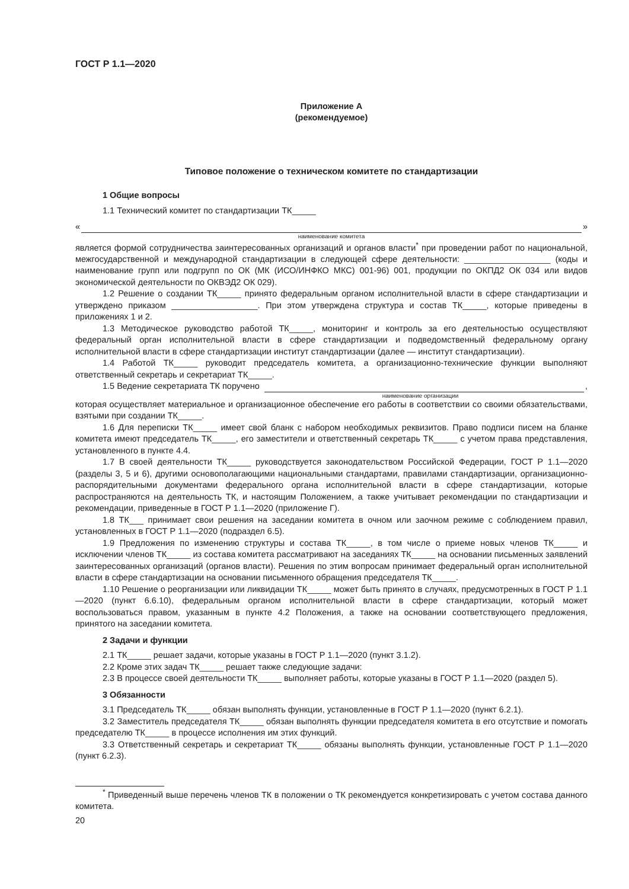ГОСТ Р 1.1—2020
Приложение А
(рекомендуемое)
Типовое положение о техническом комитете по стандартизации
1 Общие вопросы
1.1 Технический комитет по стандартизации ТК_____
« »
наименование комитета
является формой сотрудничества заинтересованных организаций и органов власти<sup>*</sup> при проведении работ по национальной, межгосударственной и международной стандартизации в следующей сфере деятельности: __________________ (коды и наименование групп или подгрупп по ОК (МК (ИСО/ИНФКО МКС) 001-96) 001, продукции по ОКПД2 ОК 034 или видов экономической деятельности по ОКВЭД2 ОК 029).
1.2 Решение о создании ТК_____ принято федеральным органом исполнительной власти в сфере стандартизации и утверждено приказом __________________. При этом утверждена структура и состав ТК_____, которые приведены в приложениях 1 и 2.
1.3 Методическое руководство работой ТК_____, мониторинг и контроль за его деятельностью осуществляют федеральный орган исполнительной власти в сфере стандартизации и подведомственный федеральному органу исполнительной власти в сфере стандартизации институт стандартизации (далее — институт стандартизации).
1.4 Работой ТК_____ руководит председатель комитета, а организационно-технические функции выполняют ответственный секретарь и секретариат ТК_____.
1.5 Ведение секретариата ТК поручено ,
наименование организации
которая осуществляет материальное и организационное обеспечение его работы в соответствии со своими обязательствами, взятыми при создании ТК_____.
1.6 Для переписки ТК_____ имеет свой бланк с набором необходимых реквизитов. Право подписи писем на бланке комитета имеют председатель ТК_____, его заместители и ответственный секретарь ТК_____ с учетом права представления, установленного в пункте 4.4.
1.7 В своей деятельности ТК_____ руководствуется законодательством Российской Федерации, ГОСТ Р 1.1—2020 (разделы 3, 5 и 6), другими основополагающими национальными стандартами, правилами стандартизации, организационно-распорядительными документами федерального органа исполнительной власти в сфере стандартизации, которые распространяются на деятельность ТК, и настоящим Положением, а также учитывает рекомендации по стандартизации и рекомендации, приведенные в ГОСТ Р 1.1—2020 (приложение Г).
1.8 ТК___ принимает свои решения на заседании комитета в очном или заочном режиме с соблюдением правил, установленных в ГОСТ Р 1.1—2020 (подраздел 6.5).
1.9 Предложения по изменению структуры и состава ТК_____, в том числе о приеме новых членов ТК_____ и исключении членов ТК_____ из состава комитета рассматривают на заседаниях ТК_____ на основании письменных заявлений заинтересованных организаций (органов власти). Решения по этим вопросам принимает федеральный орган исполнительной власти в сфере стандартизации на основании письменного обращения председателя ТК_____.
1.10 Решение о реорганизации или ликвидации ТК_____ может быть принято в случаях, предусмотренных в ГОСТ Р 1.1—2020 (пункт 6.6.10), федеральным органом исполнительной власти в сфере стандартизации, который может воспользоваться правом, указанным в пункте 4.2 Положения, а также на основании соответствующего предложения, принятого на заседании комитета.
2 Задачи и функции
2.1 ТК_____ решает задачи, которые указаны в ГОСТ Р 1.1—2020 (пункт 3.1.2).
2.2 Кроме этих задач ТК_____ решает также следующие задачи:
2.3 В процессе своей деятельности ТК_____ выполняет работы, которые указаны в ГОСТ Р 1.1—2020 (раздел 5).
3 Обязанности
3.1 Председатель ТК_____ обязан выполнять функции, установленные в ГОСТ Р 1.1—2020 (пункт 6.2.1).
3.2 Заместитель председателя ТК_____ обязан выполнять функции председателя комитета в его отсутствие и помогать председателю ТК_____ в процессе исполнения им этих функций.
3.3 Ответственный секретарь и секретариат ТК_____ обязаны выполнять функции, установленные ГОСТ Р 1.1—2020 (пункт 6.2.3).
<sup>*</sup> Приведенный выше перечень членов ТК в положении о ТК рекомендуется конкретизировать с учетом состава данного комитета.
20